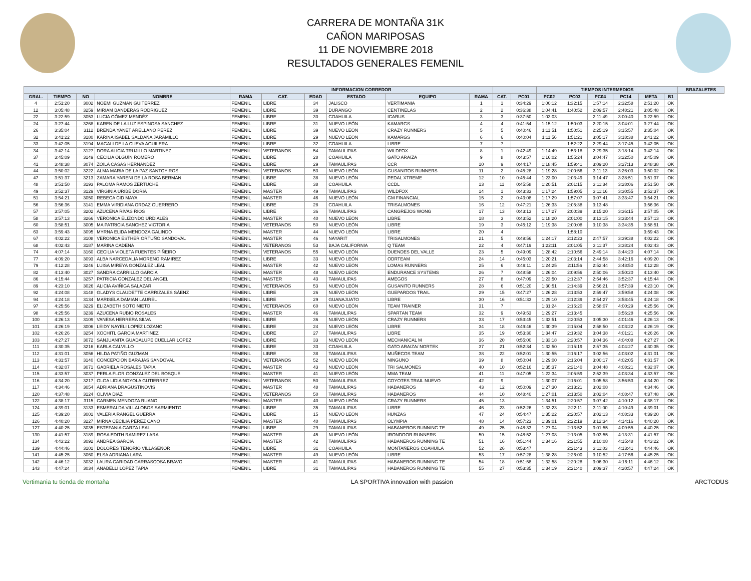CARRERA DE MONTAÑA 31K
CAÑON MARIPOSAS
11 DE NOVIEMBRE 2018
RESULTADOS GENERALES FEMENIL
| | | | | INFORMACION CORREDOR | | | | | | | | TIEMPOS INTERMEDIOS | | | | | | BRAZALETES |
| --- | --- | --- | --- | --- | --- | --- | --- | --- | --- | --- | --- | --- | --- | --- | --- | --- | --- | --- |
| GRAL. | TIEMPO | NO | NOMBRE | RAMA | CAT. | EDAD | ESTADO | EQUIPO | RAMA | CAT. | PC01 | PC02 | PC03 | PC04 | PC14 | META | B1 | |
| 4 | 2:51:20 | 3002 | NOEMI GUZMAN GUITERREZ | FEMENIL | LIBRE | 34 | JALISCO | VERTIMANIA | 1 | 1 | 0:34:29 | 1:00:12 | 1:32:15 | 1:57:14 | 2:32:58 | 2:51:20 | OK | |
| 12 | 3:05:48 | 3259 | MIRIAM BANDERAS RODRIGUEZ | FEMENIL | LIBRE | 39 | DURANGO | CENTINELAS | 2 | 2 | 0:36:38 | 1:04:41 | 1:40:52 | 2:09:57 | 2:48:21 | 3:05:48 | OK | |
| 22 | 3:22:59 | 3053 | LUCIA GÓMEZ MENDÉZ | FEMENIL | LIBRE | 30 | COAHUILA | ICARUS | 3 | 3 | 0:37:50 | 1:03:03 | | 2:11:49 | 3:00:40 | 3:22:59 | OK | |
| 24 | 3:27:44 | 3268 | KAREN DE LA LUZ ESPINOSA SANCHEZ | FEMENIL | LIBRE | 31 | NUEVO LEÓN | KAMARGS | 4 | 4 | 0:41:54 | 1:15:12 | 1:50:03 | 2:20:15 | 3:04:01 | 3:27:44 | OK | |
| 26 | 3:35:04 | 3112 | BRENDA YANET ARELLANO PEREZ | FEMENIL | LIBRE | 39 | NUEVO LEÓN | CRAZY RUNNERS | 5 | 5 | 0:40:46 | 1:11:51 | 1:50:51 | 2:25:19 | 3:15:57 | 3:35:04 | OK | |
| 32 | 3:41:22 | 3180 | KARINA ISABEL SALDAÑA JARAMILLO | FEMENIL | LIBRE | 29 | NUEVO LEÓN | KAMARGS | 6 | 6 | 0:40:04 | 1:11:56 | 1:51:21 | 3:05:17 | 3:18:38 | 3:41:22 | OK | |
| 33 | 3:42:05 | 3194 | MAGALI DE LA CUEVA AGUILERA | FEMENIL | LIBRE | 32 | COAHUILA | LIBRE | 7 | 7 | | | 1:52:22 | 2:29:44 | 3:17:45 | 3:42:05 | OK | |
| 34 | 3:42:14 | 3127 | DORA ALICIA TRUJILLO MARTINEZ | FEMENIL | VETERANOS | 54 | TAMAULIPAS | WILDFOX | 8 | 1 | 0:42:49 | 1:14:49 | 1:53:18 | 2:29:35 | 3:18:14 | 3:42:14 | OK | |
| 37 | 3:45:09 | 3149 | CECILIA OLGUÍN ROMERO | FEMENIL | LIBRE | 28 | COAHUILA | GATO ARAIZA | 9 | 8 | 0:43:57 | 1:16:02 | 1:55:24 | 3:04:47 | 3:22:50 | 3:45:09 | OK | |
| 41 | 3:48:38 | 3074 | ZOILA CASAS HERNANDEZ | FEMENIL | LIBRE | 29 | TAMAULIPAS | CCR | 10 | 9 | 0:44:17 | 1:18:45 | 1:59:41 | 3:09:20 | 3:27:13 | 3:48:38 | OK | |
| 44 | 3:50:02 | 3222 | ALMA MARIA DE LA PAZ SANTOY ROS | FEMENIL | VETERANOS | 53 | NUEVO LEÓN | GUSANITOS RUNNERS | 11 | 2 | 0:45:28 | 1:19:28 | 2:00:56 | 3:11:13 | 3:26:03 | 3:50:02 | OK | |
| 47 | 3:51:37 | 3213 | ZAMARA YARENI DE LA ROSA BERMAN | FEMENIL | LIBRE | 38 | NUEVO LEÓN | PEDAL XTREME | 12 | 10 | 0:45:44 | 1:23:00 | 2:03:49 | 3:14:47 | 3:28:51 | 3:51:37 | OK | |
| 48 | 3:51:50 | 3193 | PALOMA RAMOS ZERTUCHE | FEMENIL | LIBRE | 38 | COAHUILA | CCDL | 13 | 11 | 0:45:58 | 1:20:51 | 2:01:15 | 3:11:34 | 3:28:06 | 3:51:50 | OK | |
| 49 | 3:52:37 | 3129 | VIRGINIA URIBE DORIA | FEMENIL | MASTER | 49 | TAMAULIPAS | WILDFOX | 14 | 1 | 0:43:33 | 1:17:24 | 1:59:05 | 3:11:16 | 3:30:55 | 3:52:37 | OK | |
| 51 | 3:54:21 | 3050 | REBECA CID MAYA | FEMENIL | MASTER | 46 | NUEVO LEÓN | GM FINANCIAL | 15 | 2 | 0:43:08 | 1:17:29 | 1:57:07 | 3:07:41 | 3:33:47 | 3:54:21 | OK | |
| 56 | 3:56:36 | 3141 | EMMA VIRIDIANA ORDAZ GUERRERO | FEMENIL | LIBRE | 28 | COAHUILA | TRISALMONES | 16 | 12 | 0:47:21 | 1:26:33 | 2:05:38 | 3:13:48 | | 3:56:36 | OK | |
| 57 | 3:57:05 | 3202 | AZUCENA RIVAS RIOS | FEMENIL | LIBRE | 36 | TAMAULIPAS | CANGREJOS WONG | 17 | 13 | 0:43:13 | 1:17:27 | 2:00:39 | 3:15:20 | 3:36:15 | 3:57:05 | OK | |
| 58 | 3:57:13 | 3266 | VERÓNICA ELIZONDO URDIALES | FEMENIL | MASTER | 40 | NUEVO LEÓN | LIBRE | 18 | 3 | 0:43:52 | 1:18:20 | 2:01:00 | 3:13:15 | 3:33:44 | 3:57:13 | OK | |
| 60 | 3:58:51 | 3005 | MA PATRICIA SANCHEZ VICTORIA | FEMENIL | VETERANOS | 50 | NUEVO LEÓN | LIBRE | 19 | 3 | 0:45:12 | 1:19:38 | 2:00:08 | 3:10:38 | 3:34:35 | 3:58:51 | OK | |
| 63 | 3:59:43 | 3095 | MYRNA ELIDA MENDOZA GALINDO | FEMENIL | MASTER | 44 | NUEVO LEÓN | LIBRE | 20 | 4 | | | 1:58:10 | | | 3:59:43 | OK | |
| 67 | 4:02:22 | 3108 | VERONICA ESTHER ORTUÑO SANDOVAL | FEMENIL | MASTER | 46 | NAYARIT | TRISALMONES | 21 | 5 | 0:49:56 | 1:24:17 | 2:12:23 | 2:47:57 | 3:39:38 | 4:02:22 | OK | |
| 68 | 4:02:43 | 3187 | MARINA CADENA | FEMENIL | VETERANOS | 53 | BAJA CALIFORNIA | Q TEAM | 22 | 4 | 0:47:19 | 1:22:11 | 2:01:05 | 3:11:37 | 3:38:24 | 4:02:43 | OK | |
| 74 | 4:07:14 | 3160 | CECILIA VIOLETA FUENTES PIÑEIRO | FEMENIL | VETERANOS | 55 | NUEVO LEÓN | DUENDES DEL VALLE | 23 | 5 | 0:49:09 | 1:28:42 | 2:10:56 | 2:49:14 | 3:44:20 | 4:07:14 | OK | |
| 77 | 4:09:20 | 3093 | ALBA NARCEDALIA MORENO RAMIREZ | FEMENIL | LIBRE | 33 | NUEVO LEÓN | ODRTEAM | 24 | 14 | 0:45:03 | 1:20:21 | 2:03:14 | 2:44:58 | 3:42:16 | 4:09:20 | OK | |
| 79 | 4:12:28 | 3246 | LUISA MIREYA GONZALEZ LEAL | FEMENIL | MASTER | 42 | NUEVO LEÓN | LOMAS RUNNERS | 25 | 6 | 0:49:11 | 1:24:25 | 2:11:56 | 2:52:44 | 3:48:50 | 4:12:28 | OK | |
| 82 | 4:13:40 | 3027 | SANDRA CARRILLO GARCIA | FEMENIL | MASTER | 48 | NUEVO LEÓN | ENDURANCE SYSTEMS | 26 | 7 | 0:48:58 | 1:26:04 | 2:09:56 | 2:50:06 | 3:50:20 | 4:13:40 | OK | |
| 86 | 4:15:44 | 3257 | PATRICIA GONZALEZ DEL ANGEL | FEMENIL | MASTER | 43 | TAMAULIPAS | AMEGOS | 27 | 8 | 0:47:09 | 1:23:50 | 2:12:37 | 2:54:46 | 3:52:37 | 4:15:44 | OK | |
| 89 | 4:23:10 | 3026 | ALICIA AVIÑIGA SALAZAR | FEMENIL | VETERANOS | 53 | NUEVO LEÓN | GUSANITO RUNNERS | 28 | 6 | 0:51:20 | 1:30:51 | 2:14:39 | 2:56:21 | 3:57:39 | 4:23:10 | OK | |
| 92 | 4:24:08 | 3148 | GLADYS CLAUDETTE CARRIZALES SÁENZ | FEMENIL | LIBRE | 26 | NUEVO LEÓN | GUEPARDOS TRAIL | 29 | 15 | 0:47:27 | 1:26:28 | 2:13:53 | 2:59:47 | 3:59:58 | 4:24:08 | OK | |
| 94 | 4:24:18 | 3134 | MARISELA DAMIAN LAUREL | FEMENIL | LIBRE | 29 | GUANAJUATO | LIBRE | 30 | 16 | 0:51:33 | 1:29:10 | 2:12:39 | 2:54:27 | 3:58:45 | 4:24:18 | OK | |
| 97 | 4:25:56 | 3229 | ELIZABETH SOTO NIETO | FEMENIL | VETERANOS | 60 | NUEVO LEÓN | TEAM TRAINER | 31 | 7 | | 1:31:24 | 2:16:20 | 2:58:07 | 4:00:29 | 4:25:56 | OK | |
| 98 | 4:25:56 | 3239 | AZUCENA RUBIO ROSALES | FEMENIL | MASTER | 46 | TAMAULIPAS | SPARTAN TEAM | 32 | 9 | 0:49:53 | 1:29:27 | 2:13:45 | | 3:56:28 | 4:25:56 | OK | |
| 100 | 4:26:13 | 3109 | VANESA HERRERA SILVA | FEMENIL | LIBRE | 36 | NUEVO LEÓN | CRAZY RUNNERS | 33 | 17 | 0:53:45 | 1:33:51 | 2:20:53 | 3:05:30 | 4:01:46 | 4:26:13 | OK | |
| 101 | 4:26:19 | 3006 | LEIDY NAYELI LOPEZ LOZANO | FEMENIL | LIBRE | 24 | NUEVO LEÓN | LIBRE | 34 | 18 | 0:49:46 | 1:30:39 | 2:15:04 | 2:58:50 | 4:03:22 | 4:26:19 | OK | |
| 102 | 4:26:26 | 3254 | XOCHITL GARCIA MARTINEZ | FEMENIL | LIBRE | 27 | TAMAULIPAS | LIBRE | 35 | 19 | 0:53:30 | 1:34:47 | 2:19:32 | 3:04:38 | 4:01:21 | 4:26:26 | OK | |
| 103 | 4:27:27 | 3072 | SANJUANITA GUADALUPE CUELLAR LOPEZ | FEMENIL | LIBRE | 33 | NUEVO LEÓN | MECHANICAL M | 36 | 20 | 0:55:00 | 1:33:18 | 2:20:57 | 3:04:36 | 4:04:08 | 4:27:27 | OK | |
| 111 | 4:30:35 | 3216 | KARLA CALVILLO | FEMENIL | LIBRE | 33 | COAHUILA | GATO ARAIZA/ NORTEK | 37 | 21 | 0:52:34 | 1:32:50 | 2:15:19 | 2:57:35 | 4:04:27 | 4:30:35 | OK | |
| 112 | 4:31:01 | 3056 | HILDA PATIÑO GUZMAN | FEMENIL | LIBRE | 38 | TAMAULIPAS | MUÑECOS TEAM | 38 | 22 | 0:52:01 | 1:30:55 | 2:16:17 | 3:02:56 | 4:03:02 | 4:31:01 | OK | |
| 113 | 4:31:57 | 3140 | CONCEPCION BARAJAS SANDOVAL | FEMENIL | VETERANOS | 52 | NUEVO LEÓN | NINGUNO | 39 | 8 | 0:50:04 | 1:29:00 | 2:16:04 | 3:00:17 | 4:02:05 | 4:31:57 | OK | |
| 114 | 4:32:07 | 3071 | GABRIELA ROSALES TAPIA | FEMENIL | MASTER | 43 | NUEVO LEÓN | TRI SALMONES | 40 | 10 | 0:52:16 | 1:35:37 | 2:21:40 | 3:04:48 | 4:08:21 | 4:32:07 | OK | |
| 115 | 4:33:57 | 3037 | PERLA FLOR GONZALEZ DEL BOSQUE | FEMENIL | MASTER | 41 | NUEVO LEÓN | MMA TEAM | 41 | 11 | 0:47:05 | 1:22:34 | 2:05:59 | 2:52:39 | 4:03:34 | 4:33:57 | OK | |
| 116 | 4:34:20 | 3217 | OLGA LIDIA NOYOLA GUTIERREZ | FEMENIL | VETERANOS | 50 | TAMAULIPAS | COYOTES TRAIL NUEVO | 42 | 9 | | 1:30:07 | 2:16:01 | 3:05:58 | 3:56:53 | 4:34:20 | OK | |
| 117 | 4:34:46 | 3054 | ADRIANA DRAGUSTINOVIS | FEMENIL | MASTER | 48 | TAMAULIPAS | HABANEROS | 43 | 12 | 0:50:09 | 1:27:30 | 2:13:21 | 3:02:08 | | 4:34:46 | OK | |
| 120 | 4:37:48 | 3124 | OLIVIA DIAZ | FEMENIL | VETERANOS | 50 | TAMAULIPAS | HABANEROS | 44 | 10 | 0:48:40 | 1:27:01 | 2:13:50 | 3:02:04 | 4:08:47 | 4:37:48 | OK | |
| 122 | 4:38:17 | 3115 | CARMEN MENDOZA RUANO | FEMENIL | MASTER | 40 | NUEVO LEÓN | CRAZY RUNNERS | 45 | 13 | | 1:34:51 | 2:20:57 | 3:07:42 | 4:10:12 | 4:38:17 | OK | |
| 124 | 4:39:01 | 3133 | ESMERALDA VILLALOBOS SARMIENTO | FEMENIL | LIBRE | 35 | TAMAULIPAS | LIBRE | 46 | 23 | 0:52:26 | 1:33:23 | 2:22:11 | 3:11:00 | 4:10:49 | 4:39:01 | OK | |
| 125 | 4:39:20 | 3001 | VALERIA RANGEL GUERRA | FEMENIL | LIBRE | 15 | NUEVO LEÓN | HUNZAS | 47 | 24 | 0:54:47 | 1:35:22 | 2:20:57 | 3:02:13 | 4:08:33 | 4:39:20 | OK | |
| 126 | 4:40:20 | 3227 | MIRNA CECILIA PÉREZ CANO | FEMENIL | MASTER | 40 | TAMAULIPAS | OLYMPIA | 48 | 14 | 0:57:23 | 1:39:01 | 2:22:19 | 3:12:34 | 4:14:16 | 4:40:20 | OK | |
| 127 | 4:40:25 | 3035 | ESTEFANIA GARZA LEAL | FEMENIL | LIBRE | 29 | TAMAULIPAS | HABANEROS RUNNING TE | 49 | 25 | 0:48:33 | 1:27:04 | 2:13:52 | 3:01:55 | 4:09:55 | 4:40:25 | OK | |
| 130 | 4:41:57 | 3189 | ROSA EDITH RAMIREZ LARA | FEMENIL | MASTER | 45 | NUEVO LEÓN | IRONDOOR RUNNERS | 50 | 15 | 0:48:52 | 1:27:08 | 2:13:05 | 3:03:55 | 4:13:31 | 4:41:57 | OK | |
| 134 | 4:43:22 | 3092 | ANDREA GARCIA | FEMENIL | MASTER | 42 | TAMAULIPAS | HABANEROS RUNNING TE | 51 | 16 | 0:51:44 | 1:34:16 | 2:21:55 | 3:10:08 | 4:15:48 | 4:43:22 | OK | |
| 139 | 4:44:46 | 3101 | DOLORES TENORIO VILLASEÑOR | FEMENIL | LIBRE | 31 | COAHUILA | MONTAÑEROS COAHUILA | 52 | 26 | 0:53:47 | | 2:21:43 | 3:11:03 | 4:13:41 | 4:44:46 | OK | |
| 141 | 4:45:25 | 3060 | ELSA ADRIANA LARA | FEMENIL | MASTER | 49 | NUEVO LEÓN | LIBRE | 53 | 17 | 0:57:28 | 1:38:28 | 2:26:00 | 3:10:52 | 4:17:56 | 4:45:25 | OK | |
| 142 | 4:46:12 | 3032 | LAURA CARIDAD CARRASCOSA BRAVO | FEMENIL | MASTER | 41 | TAMAULIPAS | HABANEROS RUNNING TE | 54 | 18 | 0:51:58 | 1:32:58 | 2:20:28 | 3:06:30 | 4:16:11 | 4:46:12 | OK | |
| 143 | 4:47:24 | 3034 | ANABELLI LÓPEZ TAPIA | FEMENIL | LIBRE | 31 | TAMAULIPAS | HABANEROS RUNNING TE | 55 | 27 | 0:53:35 | 1:34:19 | 2:21:40 | 3:09:37 | 4:20:57 | 4:47:24 | OK | |
Vertimania tu tienda de montaña LA SPORTIVA innovation with passion ARCTODUS